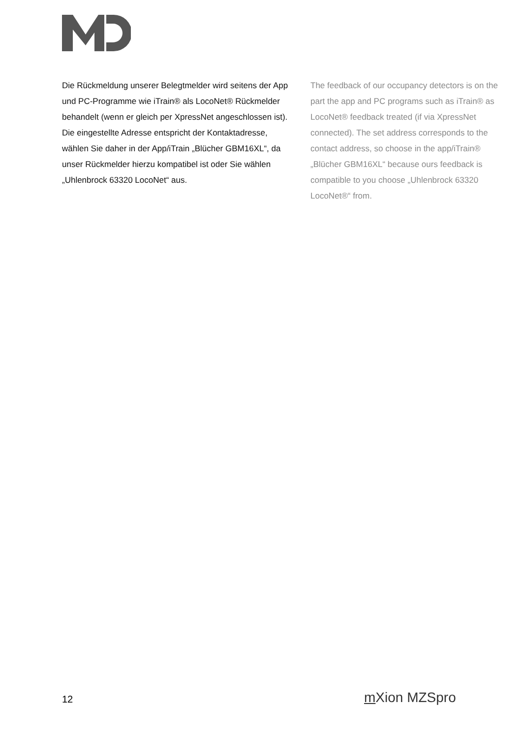Die Rückmeldung unserer Belegtmelder wird seitens der App und PC-Programme wie iTrain® als LocoNet® Rückmelder behandelt (wenn er gleich per XpressNet angeschlossen ist). Die eingestellte Adresse entspricht der Kontaktadresse, wählen Sie daher in der App/iTrain „Blücher GBM16XL“, da unser Rückmelder hierzu kompatibel ist oder Sie wählen „Uhlenbrock 63320 LocoNet“ aus.
The feedback of our occupancy detectors is on the part the app and PC programs such as iTrain® as LocoNet® feedback treated (if via XpressNet connected). The set address corresponds to the contact address, so choose in the app/iTrain® „Blücher GBM16XL“ because ours feedback is compatible to you choose „Uhlenbrock 63320 LocoNet®“ from.
12 m Xion MZSpro